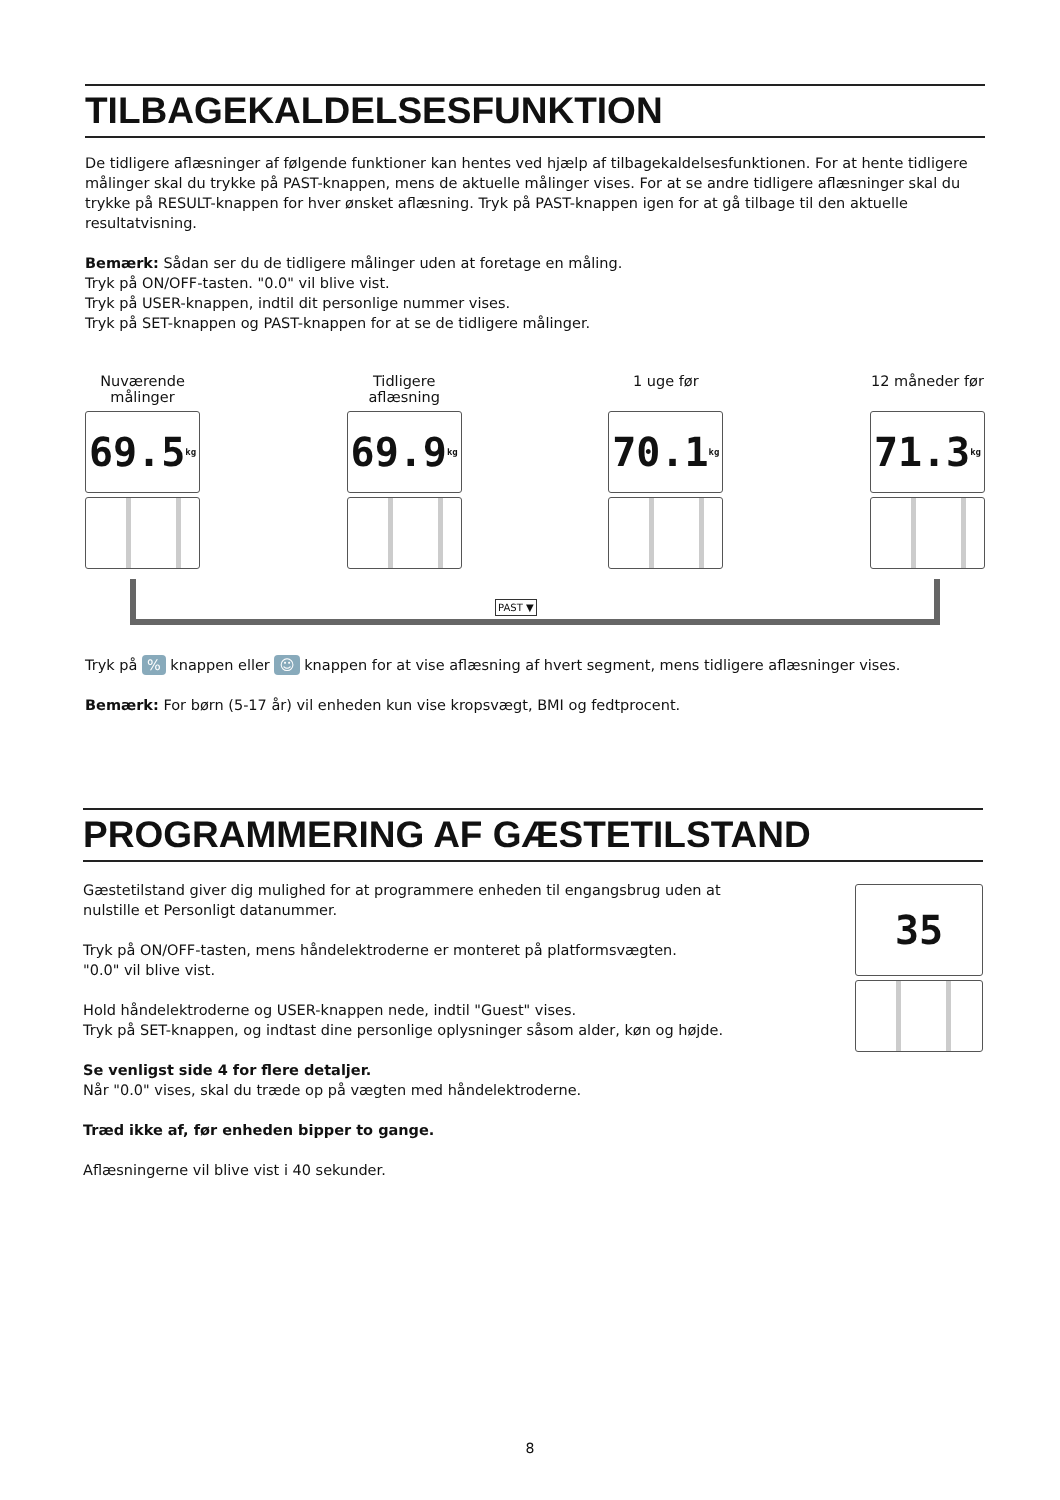TILBAGEKALDELSESFUNKTION
De tidligere aflæsninger af følgende funktioner kan hentes ved hjælp af tilbagekaldelsesfunktionen. For at hente tidligere målinger skal du trykke på PAST-knappen, mens de aktuelle målinger vises. For at se andre tidligere aflæsninger skal du trykke på RESULT-knappen for hver ønsket aflæsning. Tryk på PAST-knappen igen for at gå tilbage til den aktuelle resultatvisning.
Bemærk: Sådan ser du de tidligere målinger uden at foretage en måling.
Tryk på ON/OFF-tasten. "0.0" vil blive vist.
Tryk på USER-knappen, indtil dit personlige nummer vises.
Tryk på SET-knappen og PAST-knappen for at se de tidligere målinger.
Nuværende målinger
69.5 kg
Tidligere aflæsning
69.9 kg
1 uge før
70.1 kg
12 måneder før
71.3 kg
PAST ▼
Tryk på % knappen eller ☺ knappen for at vise aflæsning af hvert segment, mens tidligere aflæsninger vises.
Bemærk: For børn (5-17 år) vil enheden kun vise kropsvægt, BMI og fedtprocent.
PROGRAMMERING AF GÆSTETILSTAND
35
Gæstetilstand giver dig mulighed for at programmere enheden til engangsbrug uden at nulstille et Personligt datanummer.
Tryk på ON/OFF-tasten, mens håndelektroderne er monteret på platformsvægten.
"0.0" vil blive vist.
Hold håndelektroderne og USER-knappen nede, indtil "Guest" vises.
Tryk på SET-knappen, og indtast dine personlige oplysninger såsom alder, køn og højde.
Se venligst side 4 for flere detaljer.
Når "0.0" vises, skal du træde op på vægten med håndelektroderne.
Træd ikke af, før enheden bipper to gange.
Aflæsningerne vil blive vist i 40 sekunder.
8